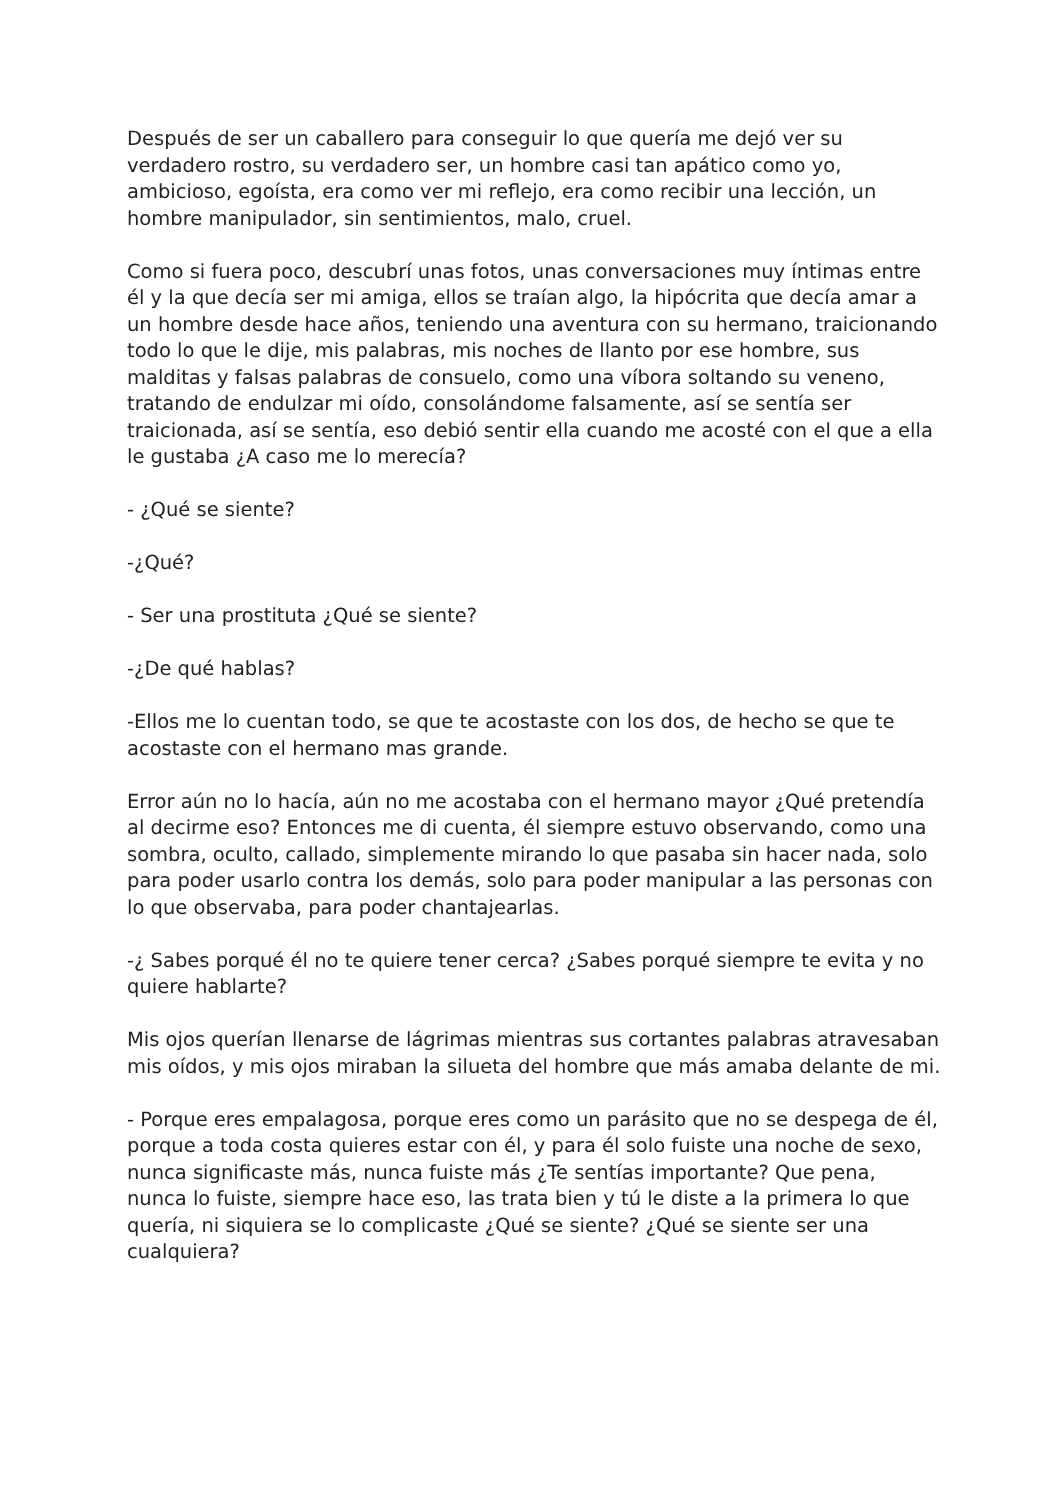Después de ser un caballero para conseguir lo que quería me dejó ver su verdadero rostro, su verdadero ser, un hombre casi tan apático como yo, ambicioso, egoísta, era como ver mi reflejo, era como recibir una lección, un hombre manipulador, sin sentimientos, malo, cruel.
Como si fuera poco, descubrí unas fotos, unas conversaciones muy íntimas entre él y la que decía ser mi amiga, ellos se traían algo, la hipócrita que decía amar a un hombre desde hace años, teniendo una aventura con su hermano, traicionando todo lo que le dije, mis palabras, mis noches de llanto por ese hombre, sus malditas y falsas palabras de consuelo, como una víbora soltando su veneno, tratando de endulzar mi oído, consolándome falsamente, así se sentía ser traicionada, así se sentía, eso debió sentir ella cuando me acosté con el que a ella le gustaba ¿A caso me lo merecía?
- ¿Qué se siente?
-¿Qué?
- Ser una prostituta ¿Qué se siente?
-¿De qué hablas?
-Ellos me lo cuentan todo, se que te acostaste con los dos, de hecho se que te acostaste con el hermano mas grande.
Error aún no lo hacía, aún no me acostaba con el hermano mayor ¿Qué pretendía al decirme eso? Entonces me di cuenta, él siempre estuvo observando, como una sombra, oculto, callado, simplemente mirando lo que pasaba sin hacer nada, solo para poder usarlo contra los demás, solo para poder manipular a las personas con lo que observaba, para poder chantajearlas.
-¿ Sabes porqué él no te quiere tener cerca? ¿Sabes porqué siempre te evita y no quiere hablarte?
Mis ojos querían llenarse de lágrimas mientras sus cortantes palabras atravesaban mis oídos, y mis ojos miraban la silueta del hombre que más amaba delante de mi.
- Porque eres empalagosa, porque eres como un parásito que no se despega de él, porque a toda costa quieres estar con él, y para él solo fuiste una noche de sexo, nunca significaste más, nunca fuiste más ¿Te sentías importante? Que pena, nunca lo fuiste, siempre hace eso, las trata bien y tú le diste a la primera lo que quería, ni siquiera se lo complicaste ¿Qué se siente? ¿Qué se siente ser una cualquiera?